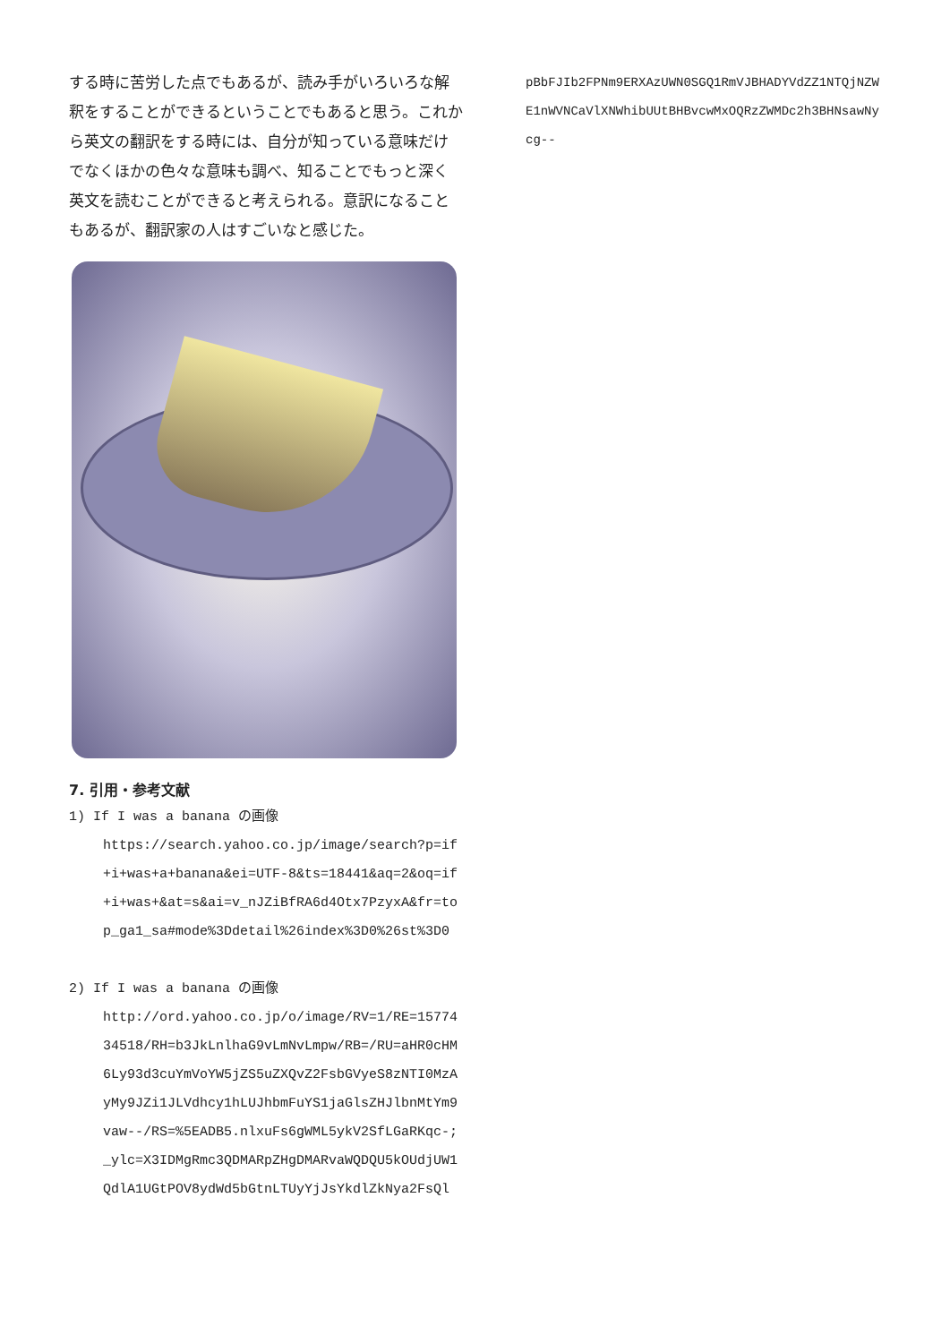する時に苦労した点でもあるが、読み手がいろいろな解釈をすることができるということでもあると思う。これから英文の翻訳をする時には、自分が知っている意味だけでなくほかの色々な意味も調べ、知ることでもっと深く英文を読むことができると考えられる。意訳になることもあるが、翻訳家の人はすごいなと感じた。
7. 引用・参考文献
1) If I was a banana の画像
https://search.yahoo.co.jp/image/search?p=if+i+was+a+banana&ei=UTF-8&ts=18441&aq=2&oq=if+i+was+&at=s&ai=v_nJZiBfRA6d4Otx7PzyxA&fr=top_ga1_sa#mode%3Ddetail%26index%3D0%26st%3D0
2) If I was a banana の画像
http://ord.yahoo.co.jp/o/image/RV=1/RE=1577434518/RH=b3JkLnlhaG9vLmNvLmpw/RB=/RU=aHR0cHM6Ly93d3cuYmVoYW5jZS5uZXQvZ2FsbGVyeS8zNTI0MzAyMy9JZi1JLVdhcy1hLUJhbmFuYS1jaGlsZHJlbnMtYm9vaw--/RS=%5EADB5.nlxuFs6gWML5ykV2SfLGaRKqc-;_ylc=X3IDMgRmc3QDMARpZHgDMARvaWQDQU5kOUdjUW1QdlA1UGtPOV8ydWd5bGtnLTUyYjJsYkdlZkNya2FsQl
pBbFJIb2FPNm9ERXAzUWN0SGQ1RmVJBHADYVdZZ1NTQjNZWE1nWVNCaVlXNWhibUUtBHBvcwMxOQRzZWMDc2h3BHNsawNycg--